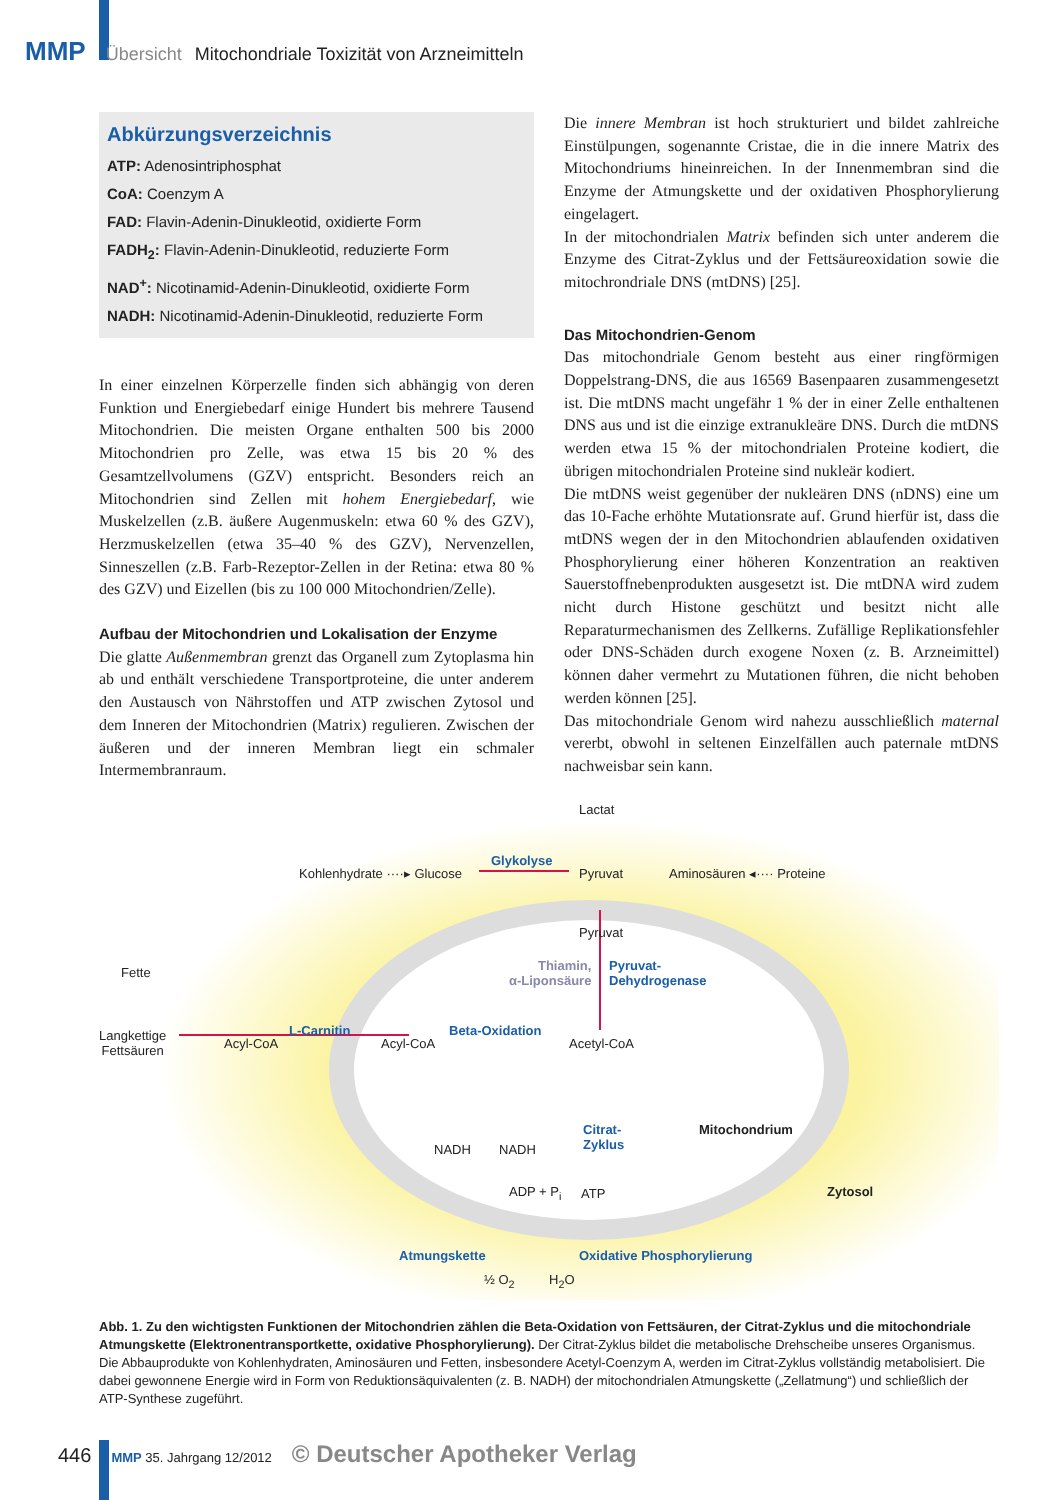MMP Übersicht Mitochondriale Toxizität von Arzneimitteln
Abkürzungsverzeichnis
ATP: Adenosintriphosphat
CoA: Coenzym A
FAD: Flavin-Adenin-Dinukleotid, oxidierte Form
FADH<sub>2</sub>: Flavin-Adenin-Dinukleotid, reduzierte Form
NAD<sup>+</sup>: Nicotinamid-Adenin-Dinukleotid, oxidierte Form
NADH: Nicotinamid-Adenin-Dinukleotid, reduzierte Form
In einer einzelnen Körperzelle finden sich abhängig von deren Funktion und Energiebedarf einige Hundert bis mehrere Tausend Mitochondrien. Die meisten Organe enthalten 500 bis 2000 Mitochondrien pro Zelle, was etwa 15 bis 20 % des Gesamtzellvolumens (GZV) entspricht. Besonders reich an Mitochondrien sind Zellen mit hohem Energiebedarf, wie Muskelzellen (z.B. äußere Augenmuskeln: etwa 60 % des GZV), Herzmuskelzellen (etwa 35–40 % des GZV), Nervenzellen, Sinneszellen (z.B. Farb-Rezeptor-Zellen in der Retina: etwa 80 % des GZV) und Eizellen (bis zu 100 000 Mitochondrien/Zelle).
Aufbau der Mitochondrien und Lokalisation der Enzyme
Die glatte Außenmembran grenzt das Organell zum Zytoplasma hin ab und enthält verschiedene Transportproteine, die unter anderem den Austausch von Nährstoffen und ATP zwischen Zytosol und dem Inneren der Mitochondrien (Matrix) regulieren. Zwischen der äußeren und der inneren Membran liegt ein schmaler Intermembranraum.
Die innere Membran ist hoch strukturiert und bildet zahlreiche Einstülpungen, sogenannte Cristae, die in die innere Matrix des Mitochondriums hineinreichen. In der Innenmembran sind die Enzyme der Atmungskette und der oxidativen Phosphorylierung eingelagert.
In der mitochondrialen Matrix befinden sich unter anderem die Enzyme des Citrat-Zyklus und der Fettsäureoxidation sowie die mitochrondriale DNS (mtDNS) [25].
Das Mitochondrien-Genom
Das mitochondriale Genom besteht aus einer ringförmigen Doppelstrang-DNS, die aus 16569 Basenpaaren zusammengesetzt ist. Die mtDNS macht ungefähr 1 % der in einer Zelle enthaltenen DNS aus und ist die einzige extranukleäre DNS. Durch die mtDNS werden etwa 15 % der mitochondrialen Proteine kodiert, die übrigen mitochondrialen Proteine sind nukleär kodiert.
Die mtDNS weist gegenüber der nukleären DNS (nDNS) eine um das 10-Fache erhöhte Mutationsrate auf. Grund hierfür ist, dass die mtDNS wegen der in den Mitochondrien ablaufenden oxidativen Phosphorylierung einer höheren Konzentration an reaktiven Sauerstoffnebenprodukten ausgesetzt ist. Die mtDNA wird zudem nicht durch Histone geschützt und besitzt nicht alle Reparaturmechanismen des Zellkerns. Zufällige Replikationsfehler oder DNS-Schäden durch exogene Noxen (z. B. Arzneimittel) können daher vermehrt zu Mutationen führen, die nicht behoben werden können [25].
Das mitochondriale Genom wird nahezu ausschließlich maternal vererbt, obwohl in seltenen Einzelfällen auch paternale mtDNS nachweisbar sein kann.
Lactat
Kohlenhydrate ····▸ Glucose
Glykolyse
Pyruvat Aminosäuren ◂···· Proteine
Pyruvat
Thiamin,
α-Liponsäure
Pyruvat-
Dehydrogenase
Fette
Langkettige
Fettsäuren
Acyl-CoA
L-Carnitin
Acyl-CoA
Beta-Oxidation
Acetyl-CoA
Citrat-
Zyklus
Mitochondrium
NADH NADH
ADP + P<sub>i</sub> ATP Zytosol
Atmungskette Oxidative Phosphorylierung
½ O<sub>2</sub> H<sub>2</sub>O
Abb. 1. Zu den wichtigsten Funktionen der Mitochondrien zählen die Beta-Oxidation von Fettsäuren, der Citrat-Zyklus und die mitochondriale Atmungskette (Elektronentransportkette, oxidative Phosphorylierung). Der Citrat-Zyklus bildet die metabolische Drehscheibe unseres Organismus. Die Abbauprodukte von Kohlenhydraten, Aminosäuren und Fetten, insbesondere Acetyl-Coenzym A, werden im Citrat-Zyklus vollständig metabolisiert. Die dabei gewonnene Energie wird in Form von Reduktionsäquivalenten (z. B. NADH) der mitochondrialen Atmungskette („Zellatmung“) und schließlich der ATP-Synthese zugeführt.
446 MMP 35. Jahrgang 12/2012 © Deutscher Apotheker Verlag